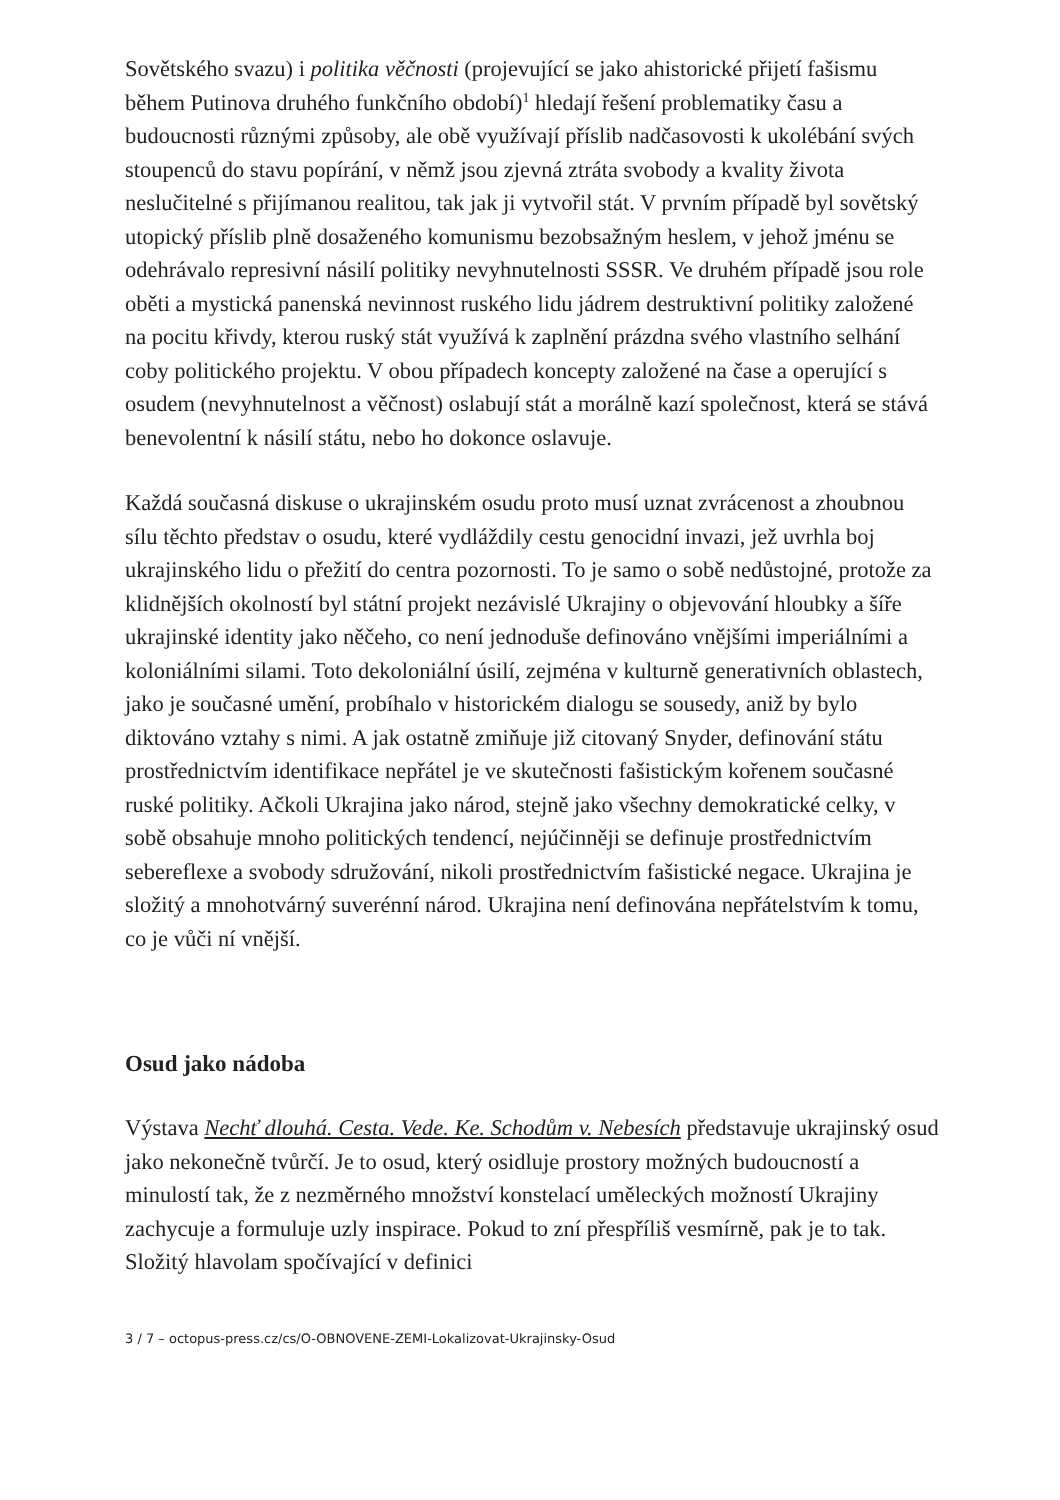Sovětského svazu) i politika věčnosti (projevující se jako ahistorické přijetí fašismu během Putinova druhého funkčního období)<sup>1</sup> hledají řešení problematiky času a budoucnosti různými způsoby, ale obě využívají příslib nadčasovosti k ukolébání svých stoupenců do stavu popírání, v němž jsou zjevná ztráta svobody a kvality života neslučitelné s přijímanou realitou, tak jak ji vytvořil stát. V prvním případě byl sovětský utopický příslib plně dosaženého komunismu bezobsažným heslem, v jehož jménu se odehrávalo represivní násilí politiky nevyhnutelnosti SSSR. Ve druhém případě jsou role oběti a mystická panenská nevinnost ruského lidu jádrem destruktivní politiky založené na pocitu křivdy, kterou ruský stát využívá k zaplnění prázdna svého vlastního selhání coby politického projektu. V obou případech koncepty založené na čase a operující s osudem (nevyhnutelnost a věčnost) oslabují stát a morálně kazí společnost, která se stává benevolentní k násilí státu, nebo ho dokonce oslavuje.
Každá současná diskuse o ukrajinském osudu proto musí uznat zvrácenost a zhoubnou sílu těchto představ o osudu, které vydláždily cestu genocidní invazi, jež uvrhla boj ukrajinského lidu o přežití do centra pozornosti. To je samo o sobě nedůstojné, protože za klidnějších okolností byl státní projekt nezávislé Ukrajiny o objevování hloubky a šíře ukrajinské identity jako něčeho, co není jednoduše definováno vnějšími imperiálními a koloniálními silami. Toto dekoloniální úsilí, zejména v kulturně generativních oblastech, jako je současné umění, probíhalo v historickém dialogu se sousedy, aniž by bylo diktováno vztahy s nimi. A jak ostatně zmiňuje již citovaný Snyder, definování státu prostřednictvím identifikace nepřátel je ve skutečnosti fašistickým kořenem současné ruské politiky. Ačkoli Ukrajina jako národ, stejně jako všechny demokratické celky, v sobě obsahuje mnoho politických tendencí, nejúčinněji se definuje prostřednictvím sebereflexe a svobody sdružování, nikoli prostřednictvím fašistické negace. Ukrajina je složitý a mnohotvárný suverénní národ. Ukrajina není definována nepřátelstvím k tomu, co je vůči ní vnější.
Osud jako nádoba
Výstava Nechť dlouhá. Cesta. Vede. Ke. Schodům v. Nebesích představuje ukrajinský osud jako nekonečně tvůrčí. Je to osud, který osidluje prostory možných budoucností a minulostí tak, že z nezměrného množství konstelací uměleckých možností Ukrajiny zachycuje a formuluje uzly inspirace. Pokud to zní přespříliš vesmírně, pak je to tak. Složitý hlavolam spočívající v definici
3 / 7 – octopus-press.cz/cs/O-OBNOVENE-ZEMI-Lokalizovat-Ukrajinsky-Osud